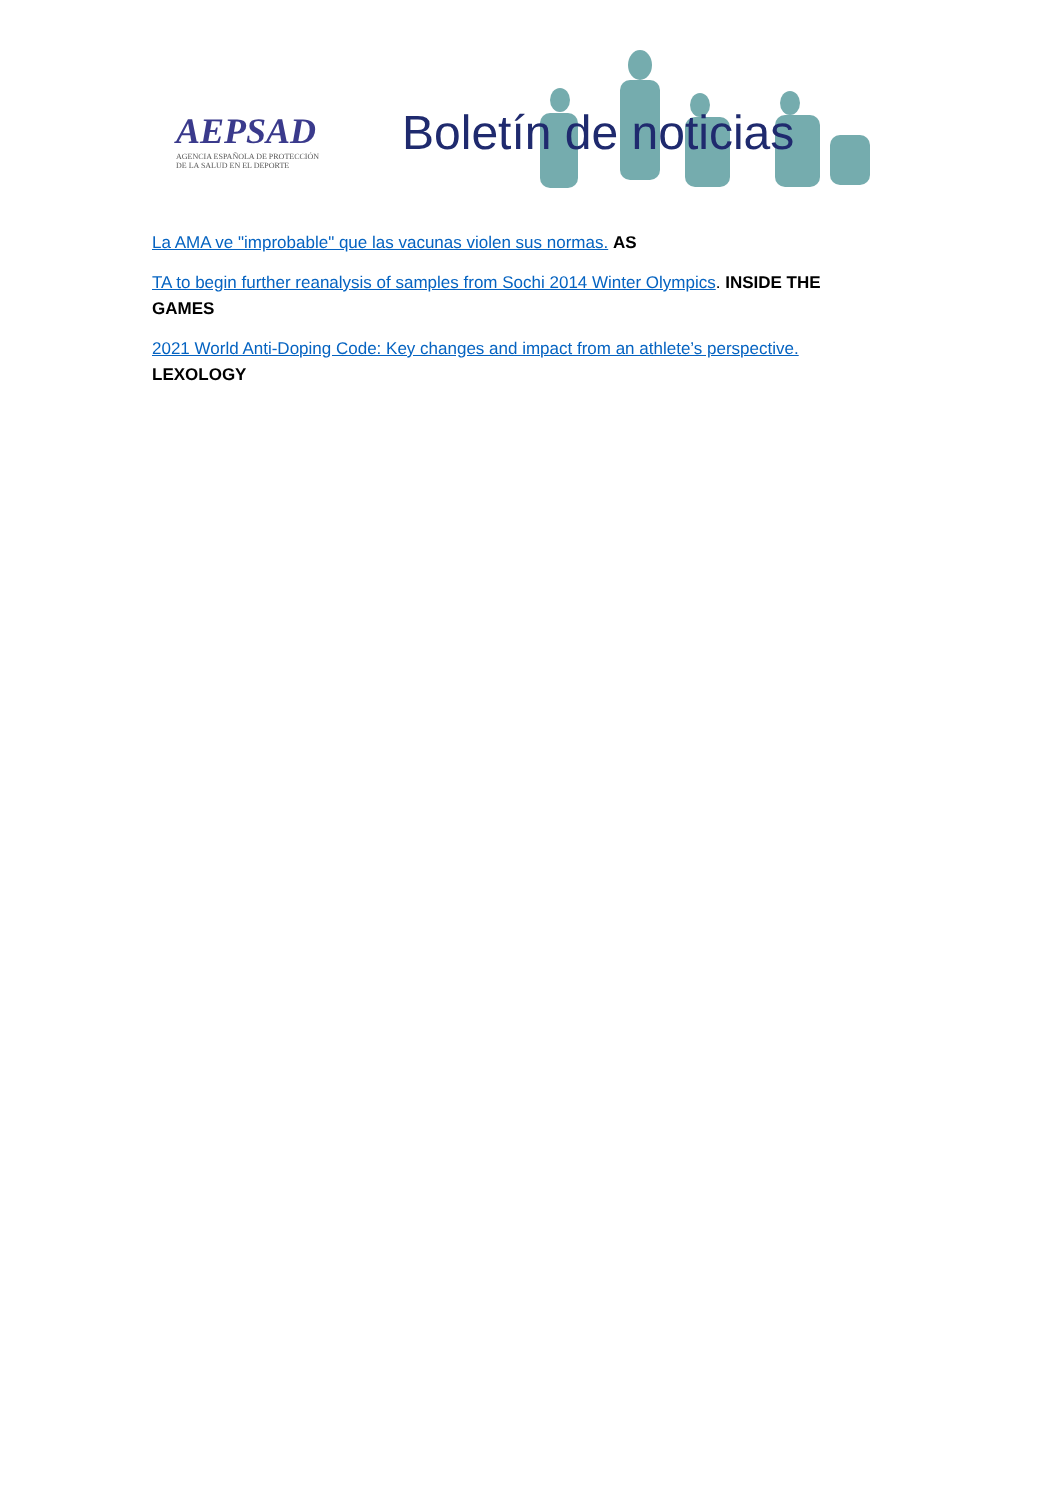AEPSAD
AGENCIA ESPAÑOLA DE PROTECCIÓN
DE LA SALUD EN EL DEPORTE
Boletín de noticias
La AMA ve "improbable" que las vacunas violen sus normas. AS
TA to begin further reanalysis of samples from Sochi 2014 Winter Olympics. INSIDE THE GAMES
2021 World Anti-Doping Code: Key changes and impact from an athlete’s perspective. LEXOLOGY